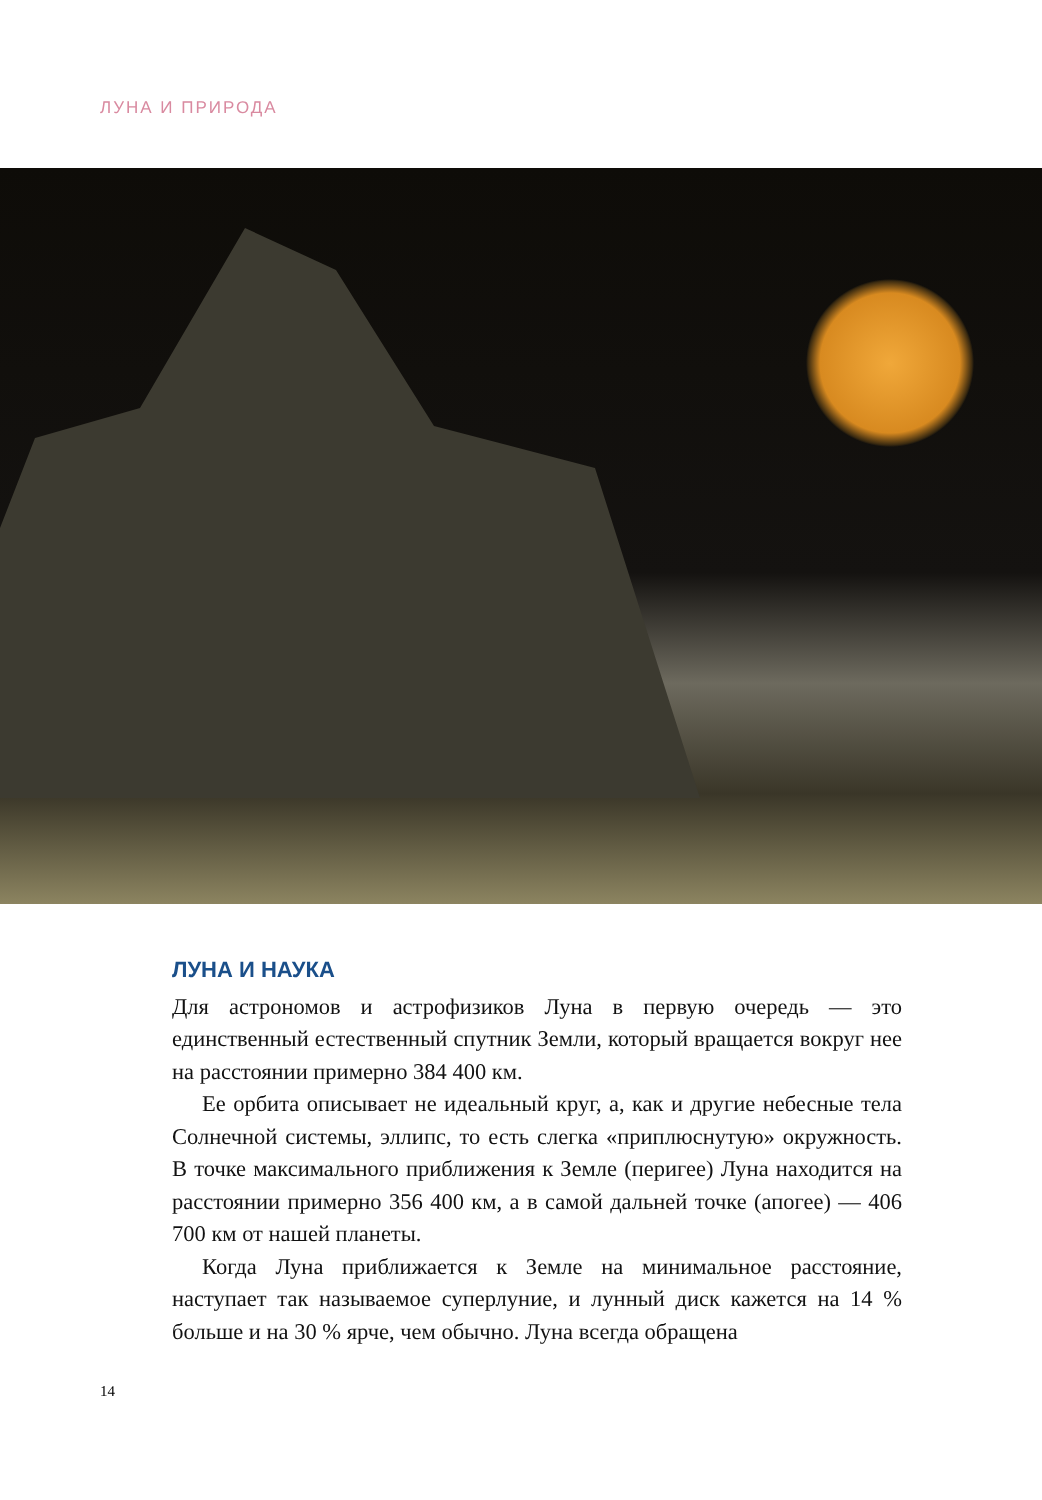ЛУНА И ПРИРОДА
ЛУНА И НАУКА
Для астрономов и астрофизиков Луна в первую очередь — это единственный естественный спутник Земли, который вращается вокруг нее на расстоянии примерно 384 400 км.
Ее орбита описывает не идеальный круг, а, как и другие небесные тела Солнечной системы, эллипс, то есть слегка «приплюснутую» окружность. В точке максимального приближения к Земле (перигее) Луна находится на расстоянии примерно 356 400 км, а в самой дальней точке (апогее) — 406 700 км от нашей планеты.
Когда Луна приближается к Земле на минимальное расстояние, наступает так называемое суперлуние, и лунный диск кажется на 14 % больше и на 30 % ярче, чем обычно. Луна всегда обращена
14